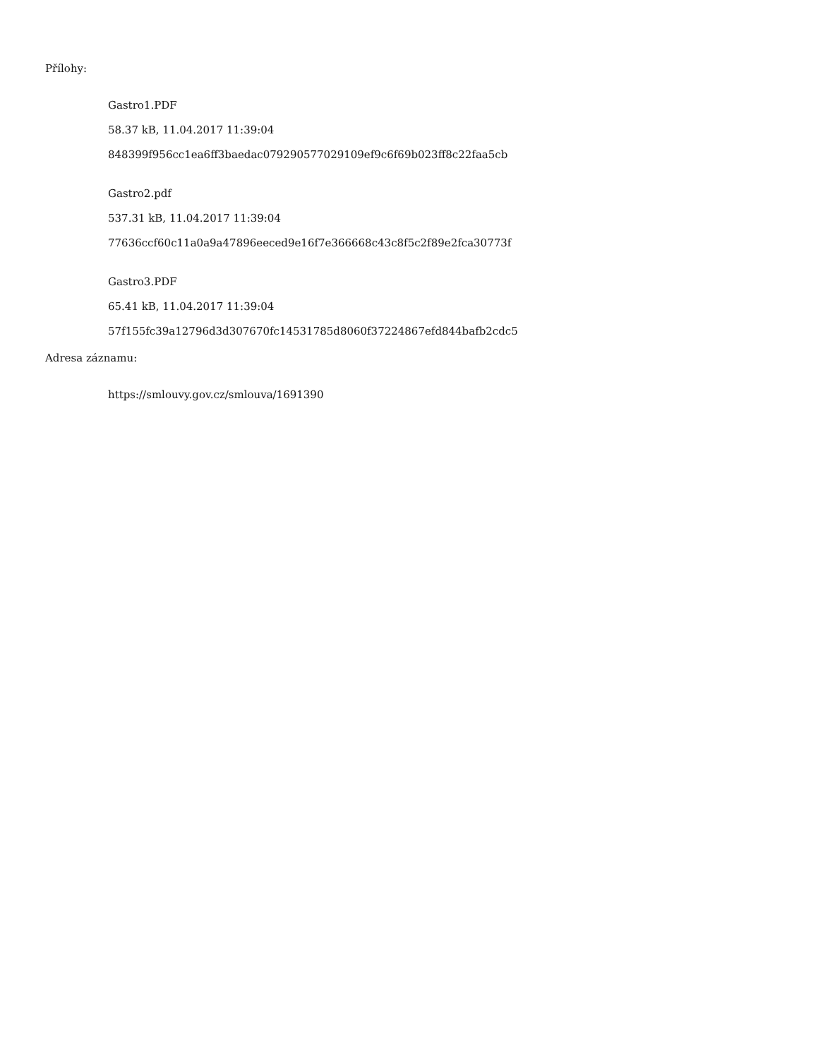Přílohy:
Gastro1.PDF
58.37 kB, 11.04.2017 11:39:04
848399f956cc1ea6ff3baedac079290577029109ef9c6f69b023ff8c22faa5cb
Gastro2.pdf
537.31 kB, 11.04.2017 11:39:04
77636ccf60c11a0a9a47896eeced9e16f7e366668c43c8f5c2f89e2fca30773f
Gastro3.PDF
65.41 kB, 11.04.2017 11:39:04
57f155fc39a12796d3d307670fc14531785d8060f37224867efd844bafb2cdc5
Adresa záznamu:
https://smlouvy.gov.cz/smlouva/1691390